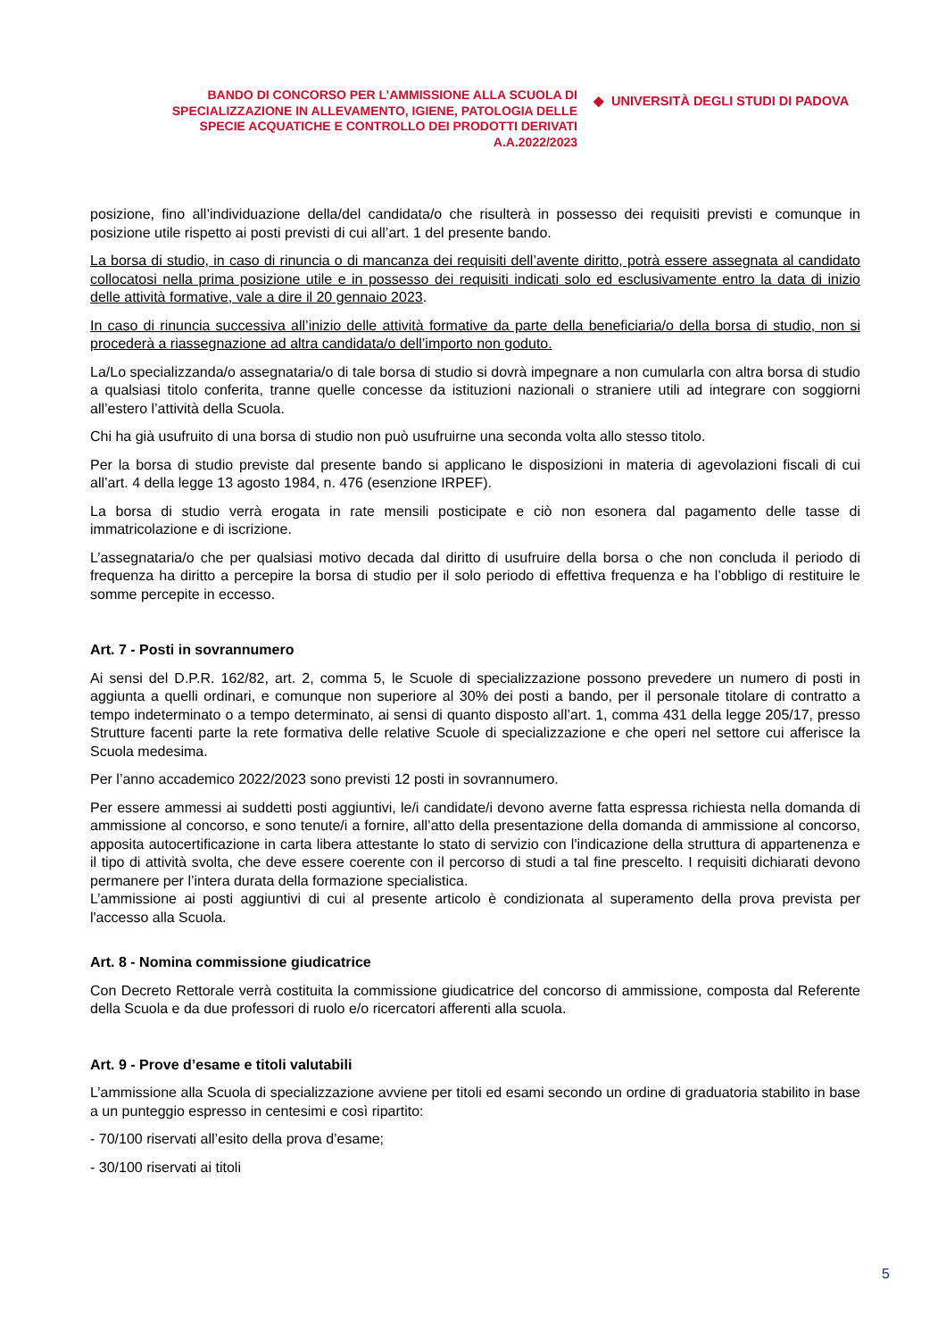BANDO DI CONCORSO PER L’AMMISSIONE ALLA SCUOLA DI
SPECIALIZZAZIONE IN ALLEVAMENTO, IGIENE, PATOLOGIA DELLE
SPECIE ACQUATICHE E CONTROLLO DEI PRODOTTI DERIVATI
A.A.2022/2023
◆ UNIVERSITÀ DEGLI STUDI DI PADOVA
posizione, fino all’individuazione della/del candidata/o che risulterà in possesso dei requisiti previsti e comunque in posizione utile rispetto ai posti previsti di cui all’art. 1 del presente bando.
La borsa di studio, in caso di rinuncia o di mancanza dei requisiti dell’avente diritto, potrà essere assegnata al candidato collocatosi nella prima posizione utile e in possesso dei requisiti indicati solo ed esclusivamente entro la data di inizio delle attività formative, vale a dire il 20 gennaio 2023.
In caso di rinuncia successiva all’inizio delle attività formative da parte della beneficiaria/o della borsa di studio, non si procederà a riassegnazione ad altra candidata/o dell’importo non goduto.
La/Lo specializzanda/o assegnataria/o di tale borsa di studio si dovrà impegnare a non cumularla con altra borsa di studio a qualsiasi titolo conferita, tranne quelle concesse da istituzioni nazionali o straniere utili ad integrare con soggiorni all’estero l’attività della Scuola.
Chi ha già usufruito di una borsa di studio non può usufruirne una seconda volta allo stesso titolo.
Per la borsa di studio previste dal presente bando si applicano le disposizioni in materia di agevolazioni fiscali di cui all’art. 4 della legge 13 agosto 1984, n. 476 (esenzione IRPEF).
La borsa di studio verrà erogata in rate mensili posticipate e ciò non esonera dal pagamento delle tasse di immatricolazione e di iscrizione.
L’assegnataria/o che per qualsiasi motivo decada dal diritto di usufruire della borsa o che non concluda il periodo di frequenza ha diritto a percepire la borsa di studio per il solo periodo di effettiva frequenza e ha l’obbligo di restituire le somme percepite in eccesso.
Art. 7 - Posti in sovrannumero
Ai sensi del D.P.R. 162/82, art. 2, comma 5, le Scuole di specializzazione possono prevedere un numero di posti in aggiunta a quelli ordinari, e comunque non superiore al 30% dei posti a bando, per il personale titolare di contratto a tempo indeterminato o a tempo determinato, ai sensi di quanto disposto all’art. 1, comma 431 della legge 205/17, presso Strutture facenti parte la rete formativa delle relative Scuole di specializzazione e che operi nel settore cui afferisce la Scuola medesima.
Per l’anno accademico 2022/2023 sono previsti 12 posti in sovrannumero.
Per essere ammessi ai suddetti posti aggiuntivi, le/i candidate/i devono averne fatta espressa richiesta nella domanda di ammissione al concorso, e sono tenute/i a fornire, all’atto della presentazione della domanda di ammissione al concorso, apposita autocertificazione in carta libera attestante lo stato di servizio con l'indicazione della struttura di appartenenza e il tipo di attività svolta, che deve essere coerente con il percorso di studi a tal fine prescelto. I requisiti dichiarati devono permanere per l’intera durata della formazione specialistica.
L’ammissione ai posti aggiuntivi di cui al presente articolo è condizionata al superamento della prova prevista per l'accesso alla Scuola.
Art. 8 - Nomina commissione giudicatrice
Con Decreto Rettorale verrà costituita la commissione giudicatrice del concorso di ammissione, composta dal Referente della Scuola e da due professori di ruolo e/o ricercatori afferenti alla scuola.
Art. 9 - Prove d’esame e titoli valutabili
L’ammissione alla Scuola di specializzazione avviene per titoli ed esami secondo un ordine di graduatoria stabilito in base a un punteggio espresso in centesimi e così ripartito:
- 70/100 riservati all’esito della prova d’esame;
- 30/100 riservati ai titoli
5